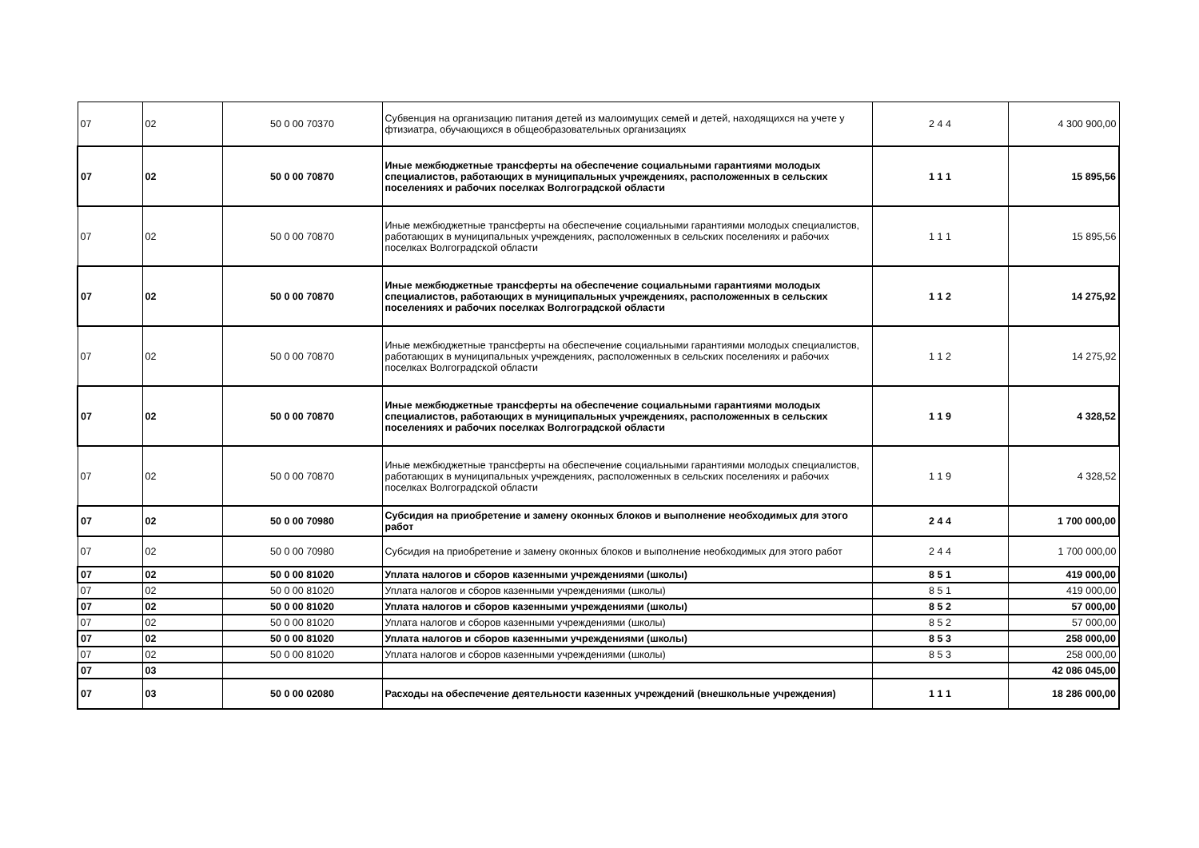| 07 | 02 | 50 0 00 70370 | Субвенция на организацию питания детей из малоимущих семей и детей, находящихся на учете у фтизиатра, обучающихся в общеобразовательных организациях | 2 4 4 | 4 300 900,00 |
| 07 | 02 | 50 0 00 70870 | Иные межбюджетные трансферты на обеспечение социальными гарантиями молодых специалистов, работающих в муниципальных учреждениях, расположенных в сельских поселениях и рабочих поселках Волгоградской области | 1 1 1 | 15 895,56 |
| 07 | 02 | 50 0 00 70870 | Иные межбюджетные трансферты на обеспечение социальными гарантиями молодых специалистов, работающих в муниципальных учреждениях, расположенных в сельских поселениях и рабочих поселках Волгоградской области | 1 1 1 | 15 895,56 |
| 07 | 02 | 50 0 00 70870 | Иные межбюджетные трансферты на обеспечение социальными гарантиями молодых специалистов, работающих в муниципальных учреждениях, расположенных в сельских поселениях и рабочих поселках Волгоградской области | 1 1 2 | 14 275,92 |
| 07 | 02 | 50 0 00 70870 | Иные межбюджетные трансферты на обеспечение социальными гарантиями молодых специалистов, работающих в муниципальных учреждениях, расположенных в сельских поселениях и рабочих поселках Волгоградской области | 1 1 2 | 14 275,92 |
| 07 | 02 | 50 0 00 70870 | Иные межбюджетные трансферты на обеспечение социальными гарантиями молодых специалистов, работающих в муниципальных учреждениях, расположенных в сельских поселениях и рабочих поселках Волгоградской области | 1 1 9 | 4 328,52 |
| 07 | 02 | 50 0 00 70870 | Иные межбюджетные трансферты на обеспечение социальными гарантиями молодых специалистов, работающих в муниципальных учреждениях, расположенных в сельских поселениях и рабочих поселках Волгоградской области | 1 1 9 | 4 328,52 |
| 07 | 02 | 50 0 00 70980 | Субсидия на приобретение и замену оконных блоков и выполнение необходимых для этого работ | 2 4 4 | 1 700 000,00 |
| 07 | 02 | 50 0 00 70980 | Субсидия на приобретение и замену оконных блоков и выполнение необходимых для этого работ | 2 4 4 | 1 700 000,00 |
| 07 | 02 | 50 0 00 81020 | Уплата налогов и сборов казенными учреждениями (школы) | 8 5 1 | 419 000,00 |
| 07 | 02 | 50 0 00 81020 | Уплата налогов и сборов казенными учреждениями (школы) | 8 5 1 | 419 000,00 |
| 07 | 02 | 50 0 00 81020 | Уплата налогов и сборов казенными учреждениями (школы) | 8 5 2 | 57 000,00 |
| 07 | 02 | 50 0 00 81020 | Уплата налогов и сборов казенными учреждениями (школы) | 8 5 2 | 57 000,00 |
| 07 | 02 | 50 0 00 81020 | Уплата налогов и сборов казенными учреждениями (школы) | 8 5 3 | 258 000,00 |
| 07 | 02 | 50 0 00 81020 | Уплата налогов и сборов казенными учреждениями (школы) | 8 5 3 | 258 000,00 |
| 07 | 03 | | | | 42 086 045,00 |
| 07 | 03 | 50 0 00 02080 | Расходы на обеспечение деятельности казенных учреждений (внешкольные учреждения) | 1 1 1 | 18 286 000,00 |